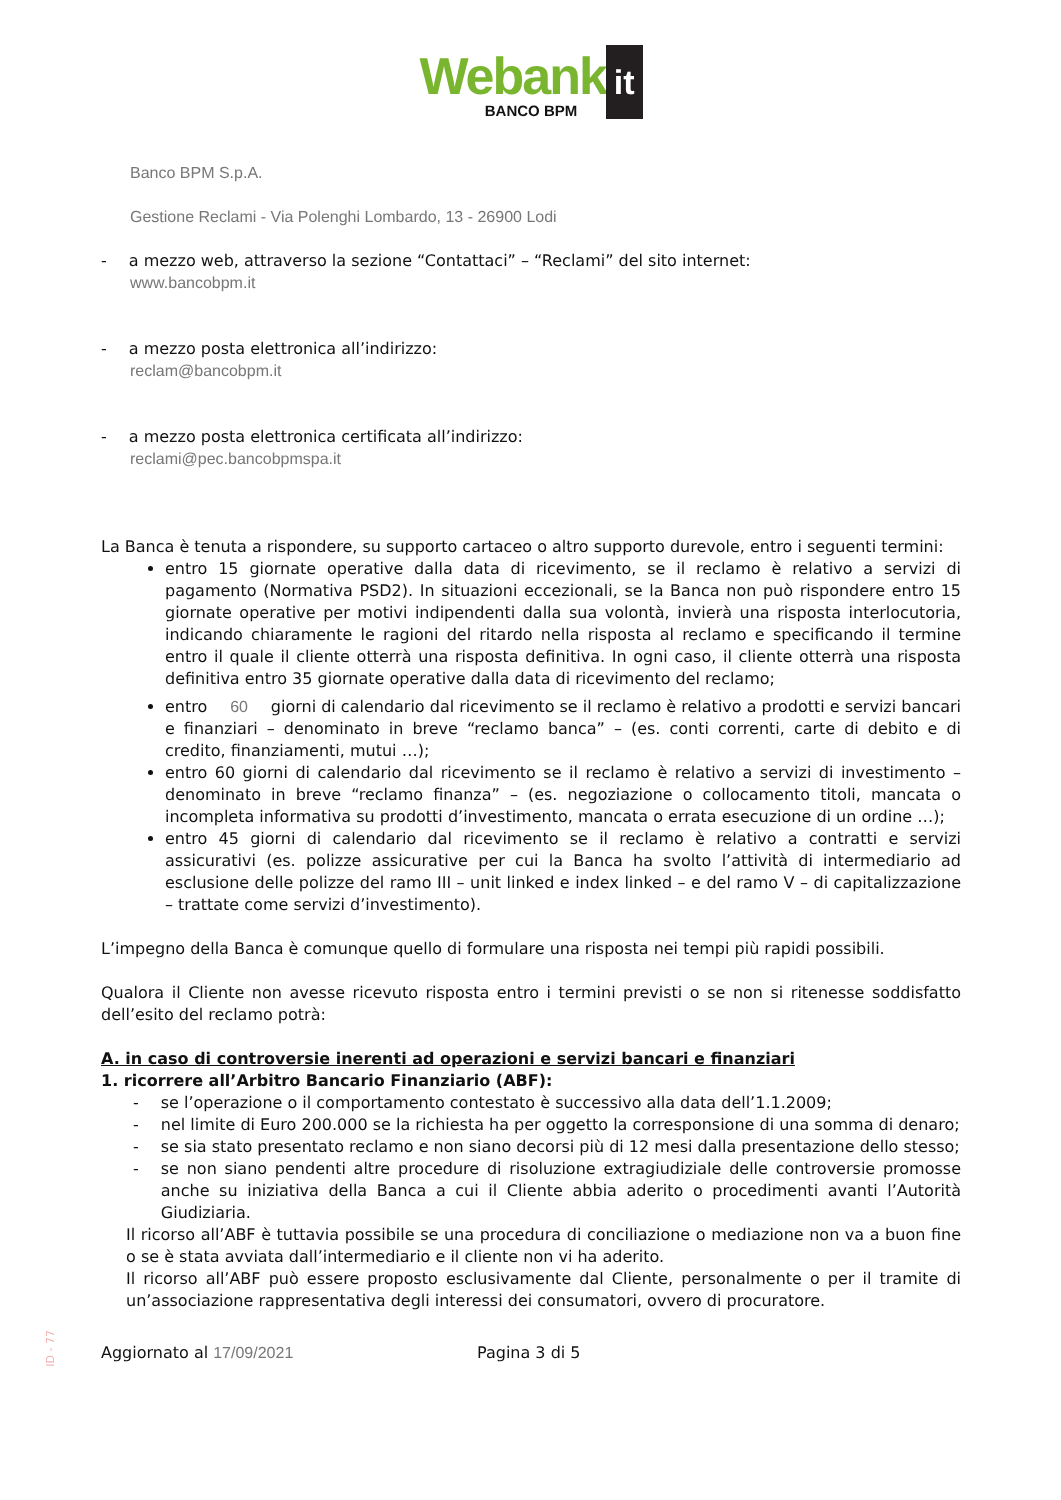Webank it
BANCO BPM
Banco BPM S.p.A.
Gestione Reclami - Via Polenghi Lombardo, 13 - 26900 Lodi
- a mezzo web, attraverso la sezione “Contattaci” – “Reclami” del sito internet:
www.bancobpm.it
- a mezzo posta elettronica all’indirizzo:
reclam@bancobpm.it
- a mezzo posta elettronica certificata all’indirizzo:
reclami@pec.bancobpmspa.it
La Banca è tenuta a rispondere, su supporto cartaceo o altro supporto durevole, entro i seguenti termini:
entro 15 giornate operative dalla data di ricevimento, se il reclamo è relativo a servizi di pagamento (Normativa PSD2). In situazioni eccezionali, se la Banca non può rispondere entro 15 giornate operative per motivi indipendenti dalla sua volontà, invierà una risposta interlocutoria, indicando chiaramente le ragioni del ritardo nella risposta al reclamo e specificando il termine entro il quale il cliente otterrà una risposta definitiva. In ogni caso, il cliente otterrà una risposta definitiva entro 35 giornate operative dalla data di ricevimento del reclamo;
entro 60 giorni di calendario dal ricevimento se il reclamo è relativo a prodotti e servizi bancari e finanziari – denominato in breve “reclamo banca” – (es. conti correnti, carte di debito e di credito, finanziamenti, mutui …);
entro 60 giorni di calendario dal ricevimento se il reclamo è relativo a servizi di investimento – denominato in breve “reclamo finanza” – (es. negoziazione o collocamento titoli, mancata o incompleta informativa su prodotti d’investimento, mancata o errata esecuzione di un ordine …);
entro 45 giorni di calendario dal ricevimento se il reclamo è relativo a contratti e servizi assicurativi (es. polizze assicurative per cui la Banca ha svolto l’attività di intermediario ad esclusione delle polizze del ramo III – unit linked e index linked – e del ramo V – di capitalizzazione – trattate come servizi d’investimento).
L’impegno della Banca è comunque quello di formulare una risposta nei tempi più rapidi possibili.
Qualora il Cliente non avesse ricevuto risposta entro i termini previsti o se non si ritenesse soddisfatto dell’esito del reclamo potrà:
A. in caso di controversie inerenti ad operazioni e servizi bancari e finanziari
1. ricorrere all’Arbitro Bancario Finanziario (ABF):
- se l’operazione o il comportamento contestato è successivo alla data dell’1.1.2009;
- nel limite di Euro 200.000 se la richiesta ha per oggetto la corresponsione di una somma di denaro;
- se sia stato presentato reclamo e non siano decorsi più di 12 mesi dalla presentazione dello stesso;
- se non siano pendenti altre procedure di risoluzione extragiudiziale delle controversie promosse anche su iniziativa della Banca a cui il Cliente abbia aderito o procedimenti avanti l’Autorità Giudiziaria.
Il ricorso all’ABF è tuttavia possibile se una procedura di conciliazione o mediazione non va a buon fine o se è stata avviata dall’intermediario e il cliente non vi ha aderito.
Il ricorso all’ABF può essere proposto esclusivamente dal Cliente, personalmente o per il tramite di un’associazione rappresentativa degli interessi dei consumatori, ovvero di procuratore.
Aggiornato al 17/09/2021 Pagina 3 di 5
ID - 77